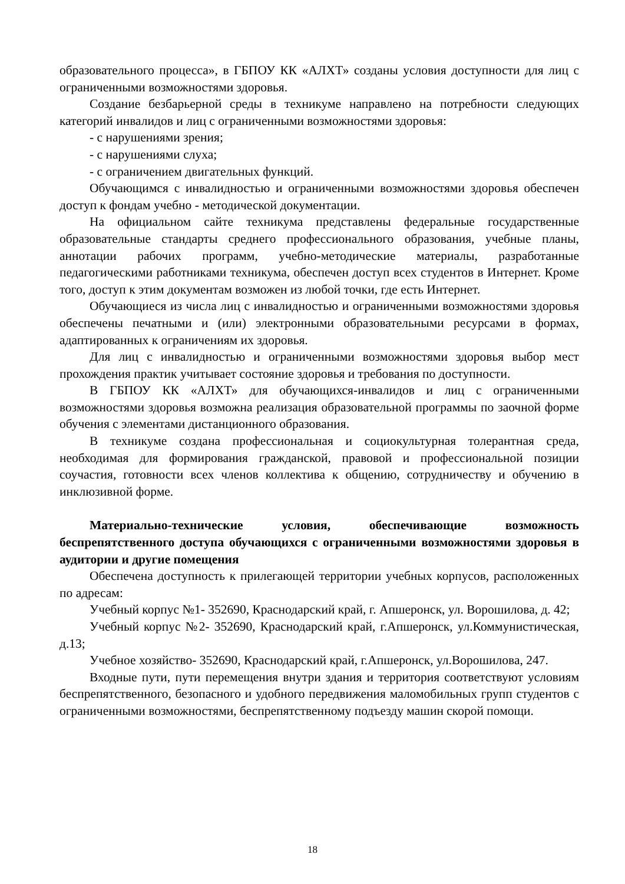образовательного процесса», в ГБПОУ КК «АЛХТ» созданы условия доступности для лиц с ограниченными возможностями здоровья.
Создание безбарьерной среды в техникуме направлено на потребности следующих категорий инвалидов и лиц с ограниченными возможностями здоровья:
- с нарушениями зрения;
- с нарушениями слуха;
- с ограничением двигательных функций.
Обучающимся с инвалидностью и ограниченными возможностями здоровья обеспечен доступ к фондам учебно - методической документации.
На официальном сайте техникума представлены федеральные государственные образовательные стандарты среднего профессионального образования, учебные планы, аннотации рабочих программ, учебно-методические материалы, разработанные педагогическими работниками техникума, обеспечен доступ всех студентов в Интернет. Кроме того, доступ к этим документам возможен из любой точки, где есть Интернет.
Обучающиеся из числа лиц с инвалидностью и ограниченными возможностями здоровья обеспечены печатными и (или) электронными образовательными ресурсами в формах, адаптированных к ограничениям их здоровья.
Для лиц с инвалидностью и ограниченными возможностями здоровья выбор мест прохождения практик учитывает состояние здоровья и требования по доступности.
В ГБПОУ КК «АЛХТ» для обучающихся-инвалидов и лиц с ограниченными возможностями здоровья возможна реализация образовательной программы по заочной форме обучения с элементами дистанционного образования.
В техникуме создана профессиональная и социокультурная толерантная среда, необходимая для формирования гражданской, правовой и профессиональной позиции соучастия, готовности всех членов коллектива к общению, сотрудничеству и обучению в инклюзивной форме.
Материально-технические условия, обеспечивающие возможность беспрепятственного доступа обучающихся с ограниченными возможностями здоровья в аудитории и другие помещения
Обеспечена доступность к прилегающей территории учебных корпусов, расположенных по адресам:
Учебный корпус №1- 352690, Краснодарский край, г. Апшеронск, ул. Ворошилова, д. 42;
Учебный корпус №2- 352690, Краснодарский край, г.Апшеронск, ул.Коммунистическая, д.13;
Учебное хозяйство- 352690, Краснодарский край, г.Апшеронск, ул.Ворошилова, 247.
Входные пути, пути перемещения внутри здания и территория соответствуют условиям беспрепятственного, безопасного и удобного передвижения маломобильных групп студентов с ограниченными возможностями, беспрепятственному подъезду машин скорой помощи.
18